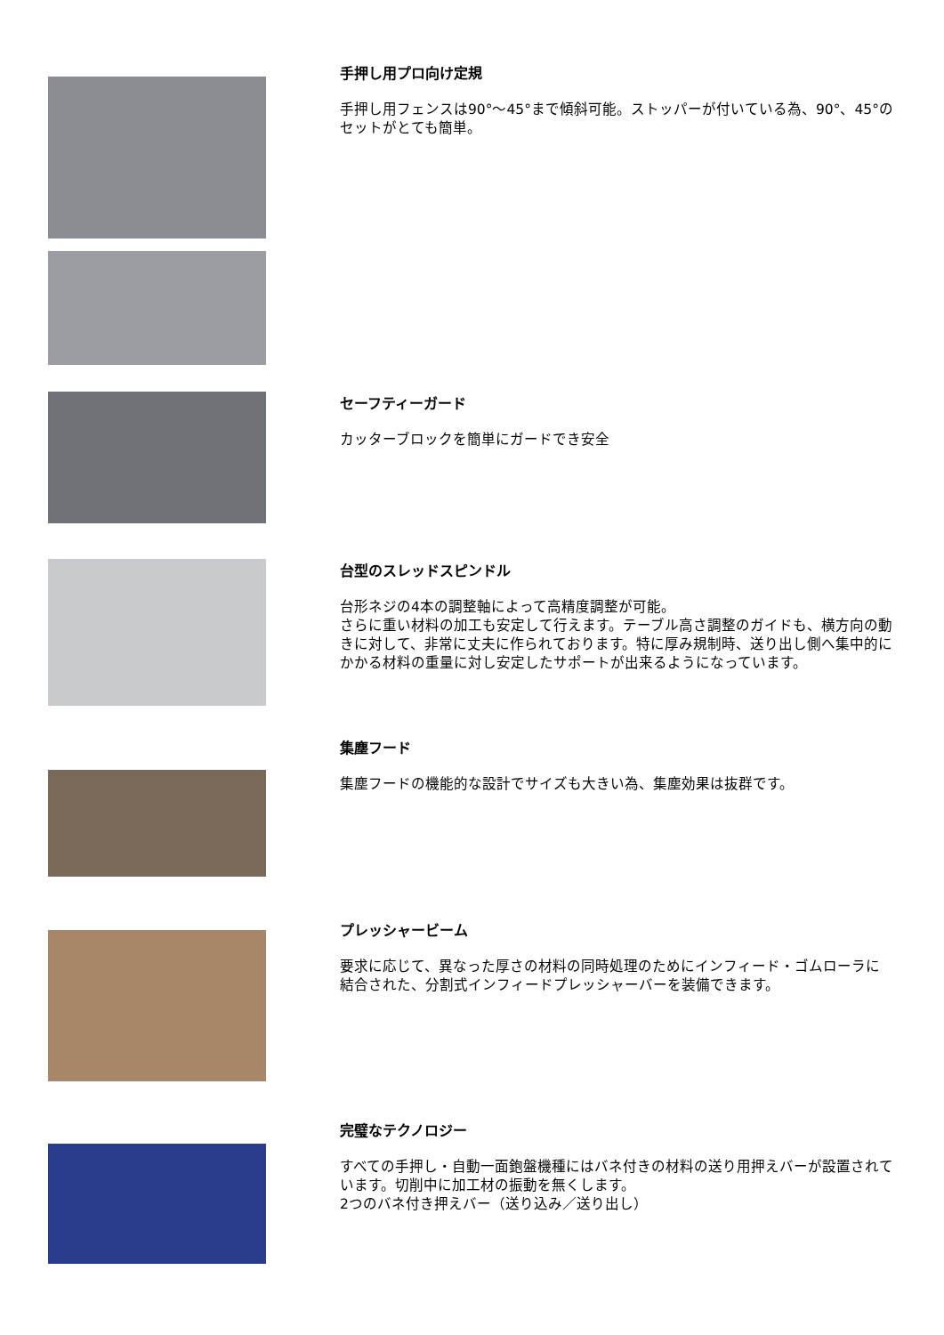手押し用プロ向け定規
手押し用フェンスは90°～45°まで傾斜可能。ストッパーが付いている為、90°、45°のセットがとても簡単。
セーフティーガード
カッターブロックを簡単にガードでき安全
台型のスレッドスピンドル
台形ネジの4本の調整軸によって高精度調整が可能。
さらに重い材料の加工も安定して行えます。テーブル高さ調整のガイドも、横方向の動きに対して、非常に丈夫に作られております。特に厚み規制時、送り出し側へ集中的にかかる材料の重量に対し安定したサポートが出来るようになっています。
集塵フード
集塵フードの機能的な設計でサイズも大きい為、集塵効果は抜群です。
プレッシャービーム
要求に応じて、異なった厚さの材料の同時処理のためにインフィード・ゴムローラに結合された、分割式インフィードプレッシャーバーを装備できます。
完璧なテクノロジー
すべての手押し・自動一面鉋盤機種にはバネ付きの材料の送り用押えバーが設置されています。切削中に加工材の振動を無くします。
2つのバネ付き押えバー（送り込み／送り出し）